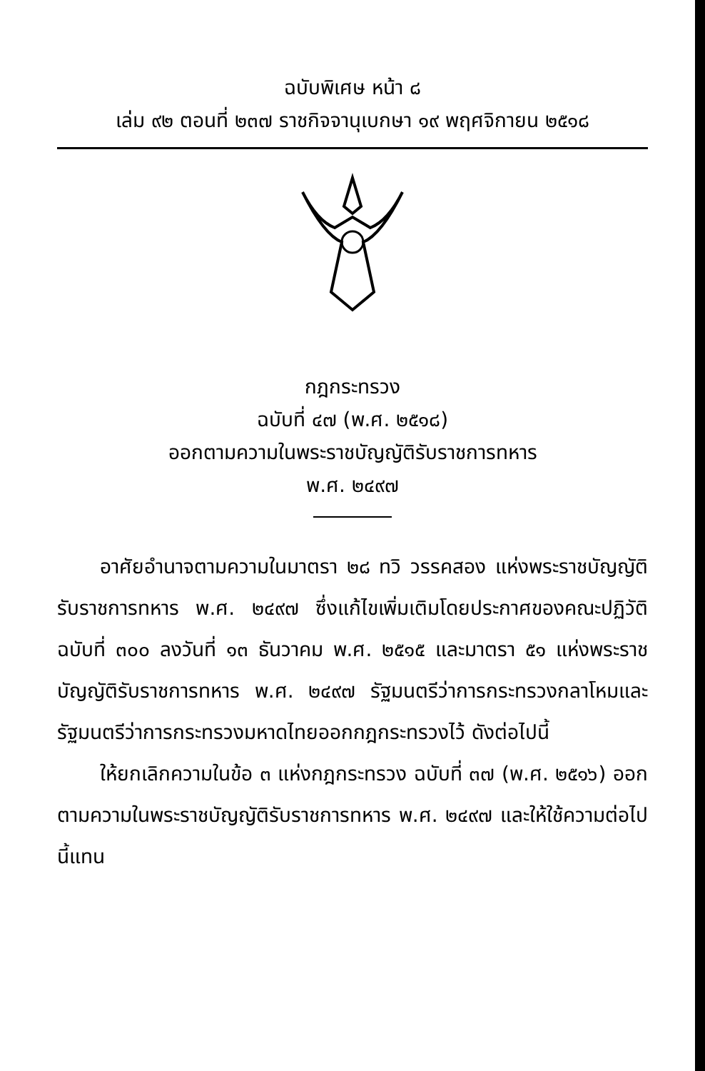ฉบับพิเศษ หน้า ๘
เล่ม ๙๒ ตอนที่ ๒๓๗ ราชกิจจานุเบกษา ๑๙ พฤศจิกายน ๒๕๑๘
กฎกระทรวง
ฉบับที่ ๔๗ (พ.ศ. ๒๕๑๘)
ออกตามความในพระราชบัญญัติรับราชการทหาร
พ.ศ. ๒๔๙๗
อาศัยอำนาจตามความในมาตรา ๒๘ ทวิ วรรคสอง แห่งพระราชบัญญัติรับราชการทหาร พ.ศ. ๒๔๙๗ ซึ่งแก้ไขเพิ่มเติมโดยประกาศของคณะปฏิวัติ ฉบับที่ ๓๐๐ ลงวันที่ ๑๓ ธันวาคม พ.ศ. ๒๕๑๕ และมาตรา ๕๑ แห่งพระราชบัญญัติรับราชการทหาร พ.ศ. ๒๔๙๗ รัฐมนตรีว่าการกระทรวงกลาโหมและรัฐมนตรีว่าการกระทรวงมหาดไทยออกกฎกระทรวงไว้ ดังต่อไปนี้
ให้ยกเลิกความในข้อ ๓ แห่งกฎกระทรวง ฉบับที่ ๓๗ (พ.ศ. ๒๕๑๖) ออกตามความในพระราชบัญญัติรับราชการทหาร พ.ศ. ๒๔๙๗ และให้ใช้ความต่อไปนี้แทน